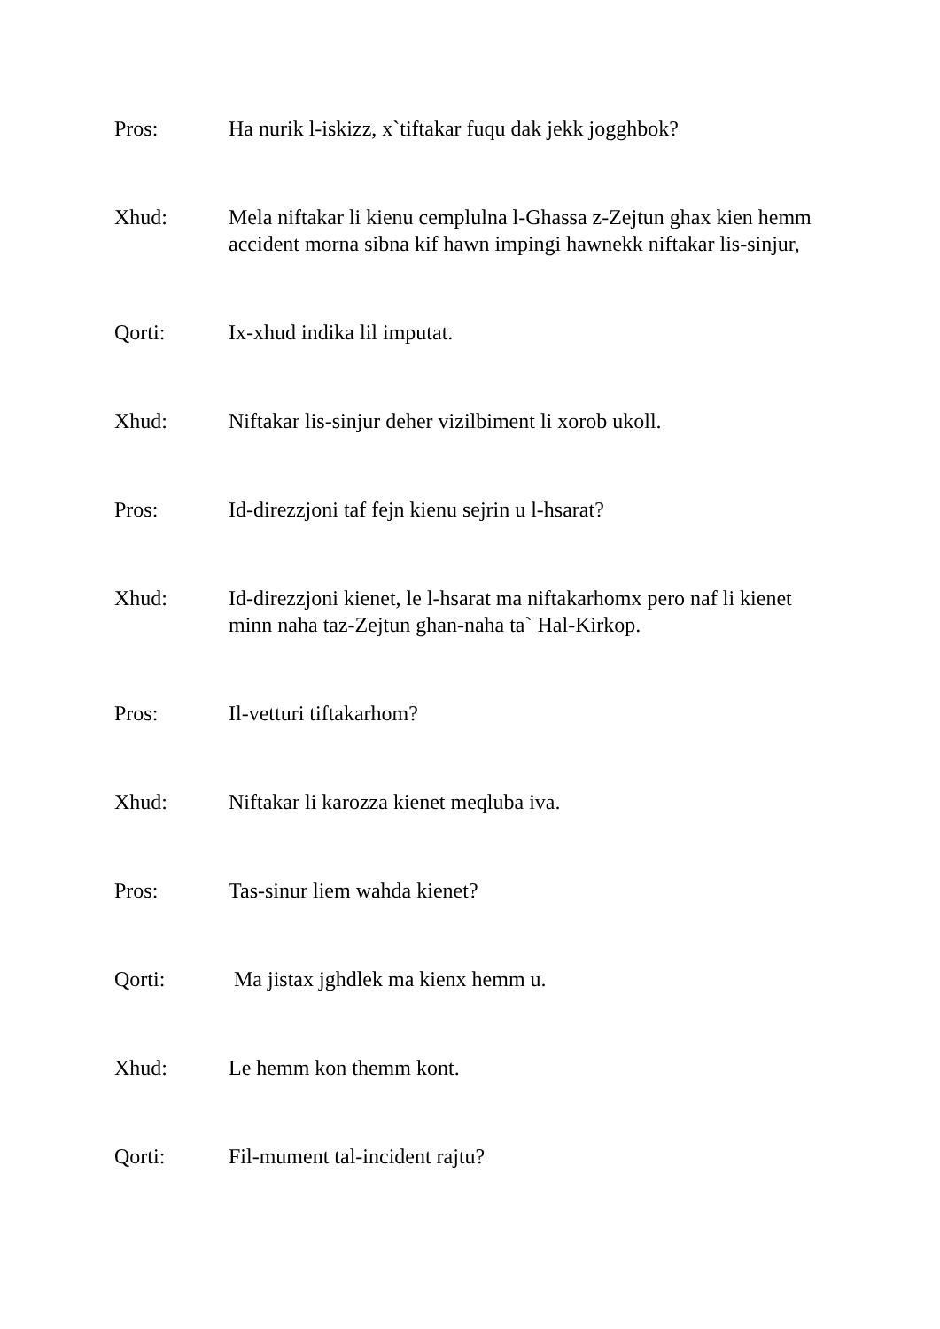Pros: Ha nurik l-iskizz, x`tiftakar fuqu dak jekk jogghbok?
Xhud: Mela niftakar li kienu cemplulna l-Ghassa z-Zejtun ghax kien hemm accident morna sibna kif hawn impingi hawnekk niftakar lis-sinjur,
Qorti: Ix-xhud indika lil imputat.
Xhud: Niftakar lis-sinjur deher vizilbiment li xorob ukoll.
Pros: Id-direzzjoni taf fejn kienu sejrin u l-hsarat?
Xhud: Id-direzzjoni kienet, le l-hsarat ma niftakarhomx pero naf li kienet minn naha taz-Zejtun ghan-naha ta` Hal-Kirkop.
Pros: Il-vetturi tiftakarhom?
Xhud: Niftakar li karozza kienet meqluba iva.
Pros: Tas-sinur liem wahda kienet?
Qorti: Ma jistax jghdlek ma kienx hemm u.
Xhud: Le hemm kon themm kont.
Qorti: Fil-mument tal-incident rajtu?